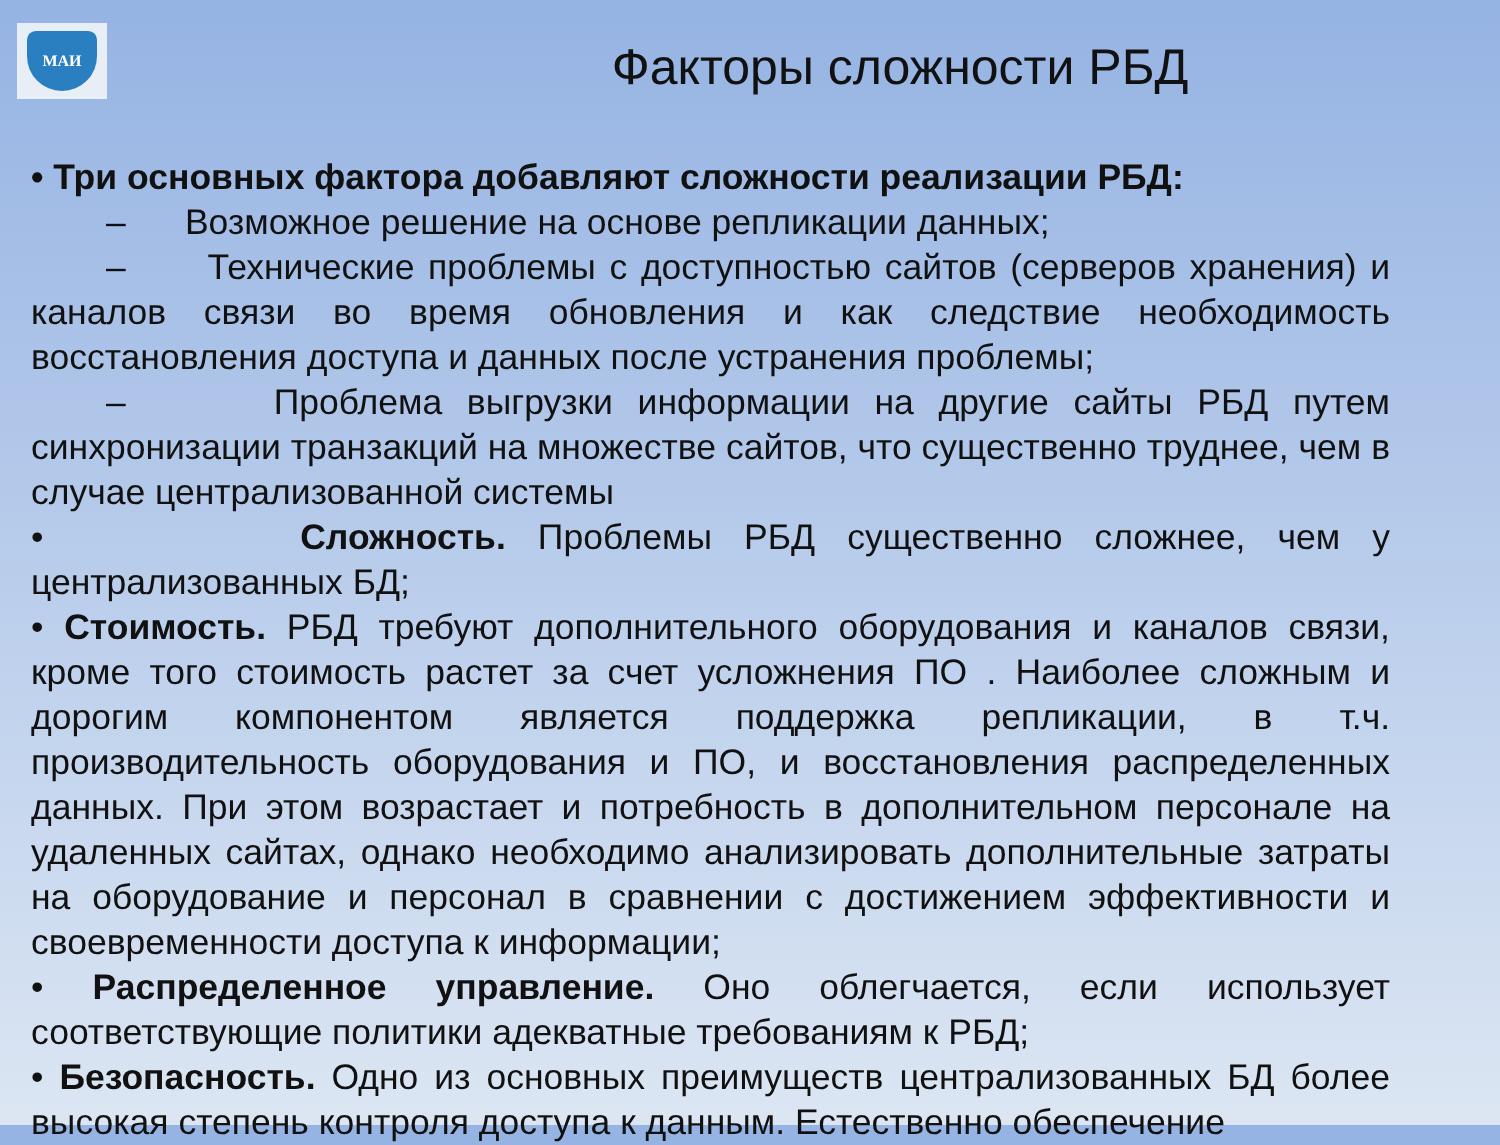МАИ
Факторы сложности РБД
• Три основных фактора добавляют сложности реализации РБД:
– Возможное решение на основе репликации данных;
– Технические проблемы с доступностью сайтов (серверов хранения) и каналов связи во время обновления и как следствие необходимость восстановления доступа и данных после устранения проблемы;
– Проблема выгрузки информации на другие сайты РБД путем синхронизации транзакций на множестве сайтов, что существенно труднее, чем в случае централизованной системы
• Сложность. Проблемы РБД существенно сложнее, чем у централизованных БД;
• Стоимость. РБД требуют дополнительного оборудования и каналов связи, кроме того стоимость растет за счет усложнения ПО . Наиболее сложным и дорогим компонентом является поддержка репликации, в т.ч. производительность оборудования и ПО, и восстановления распределенных данных. При этом возрастает и потребность в дополнительном персонале на удаленных сайтах, однако необходимо анализировать дополнительные затраты на оборудование и персонал в сравнении с достижением эффективности и своевременности доступа к информации;
• Распределенное управление. Оно облегчается, если использует соответствующие политики адекватные требованиям к РБД;
• Безопасность. Одно из основных преимуществ централизованных БД более высокая степень контроля доступа к данным. Естественно обеспечение